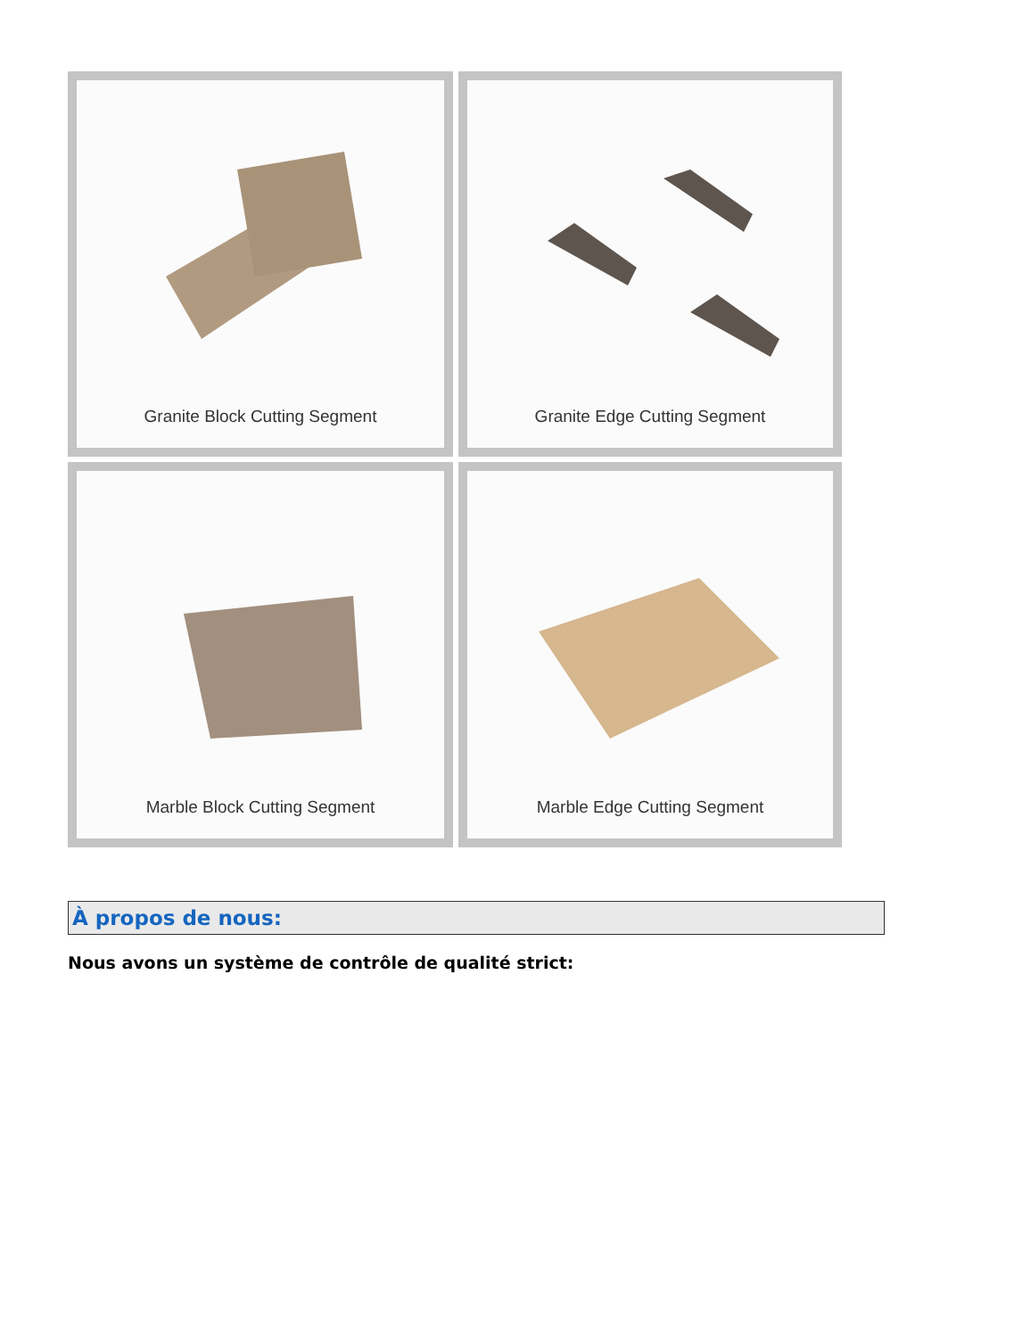Granite Block Cutting Segment
Granite Edge Cutting Segment
Marble Block Cutting Segment
Marble Edge Cutting Segment
À propos de nous:
Nous avons un système de contrôle de qualité strict: